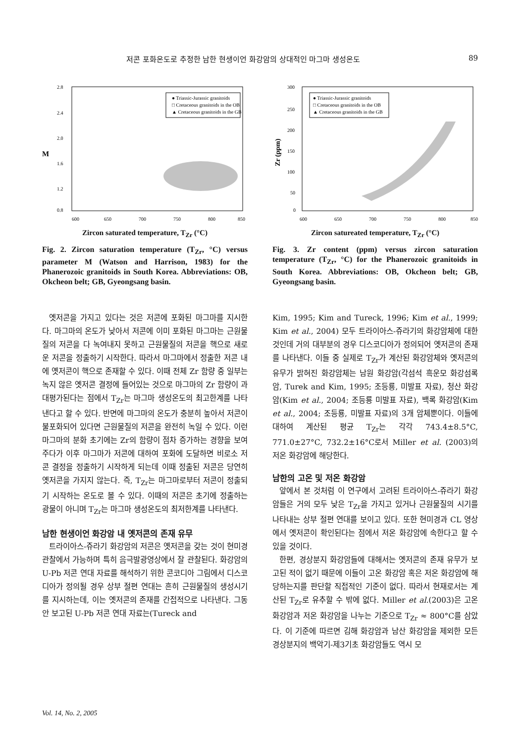저콘 포화온도로 추정한 남한 현생이언 화강암의 상대적인 마그마 생성온도 89
2.8
2.4
2.0
1.6
1.2
0.8
600
650
700
750
800
850
M
● Triassic-Jurassic granitoids
□ Cretaceous granitoids in the OB
▲ Cretaceous granitoids in the GB
Zircon saturated temperature, T<sub>Zr</sub> (°C)
Fig. 2. Zircon saturation temperature (T<sub>Zr</sub>, °C) versus parameter M (Watson and Harrison, 1983) for the Phanerozoic granitoids in South Korea. Abbreviations: OB, Okcheon belt; GB, Gyeongsang basin.
옛저콘을 가지고 있다는 것은 저콘에 포화된 마그마를 지시한다. 마그마의 온도가 낮아서 저콘에 이미 포화된 마그마는 근원물질의 저콘을 다 녹여내지 못하고 근원물질의 저콘을 핵으로 새로운 저콘을 정출하기 시작한다. 따라서 마그마에서 정출한 저콘 내에 옛저콘이 핵으로 존재할 수 있다. 이때 전체 Zr 함량 중 일부는 녹지 않은 옛저콘 결정에 들어있는 것으로 마그마의 Zr 함량이 과대평가된다는 점에서 T<sub>Zr</sub>는 마그마 생성온도의 최고한계를 나타낸다고 할 수 있다. 반면에 마그마의 온도가 충분히 높아서 저콘이 불포화되어 있다면 근원물질의 저콘을 완전히 녹일 수 있다. 이런 마그마의 분화 초기에는 Zr의 함량이 점차 증가하는 경향을 보여주다가 이후 마그마가 저콘에 대하여 포화에 도달하면 비로소 저콘 결정을 정출하기 시작하게 되는데 이때 정출된 저콘은 당연히 옛저콘을 가지지 않는다. 즉, T<sub>Zr</sub>는 마그마로부터 저콘이 정출되기 시작하는 온도로 볼 수 있다. 이때의 저콘은 초기에 정출하는 광물이 아니며 T<sub>Zr</sub>는 마그마 생성온도의 최저한계를 나타낸다.
남한 현생이언 화강암 내 옛저콘의 존재 유무
트라이아스-쥬라기 화강암의 저콘은 옛저콘을 갖는 것이 현미경 관찰에서 가능하며 특히 음극발광영상에서 잘 관찰된다. 화강암의 U-Pb 저콘 연대 자료를 해석하기 위한 콘코디아 그림에서 디스코디아가 정의될 경우 상부 절편 연대는 흔히 근원물질의 생성시기를 지시하는데, 이는 옛저콘의 존재를 간접적으로 나타낸다. 그동안 보고된 U-Pb 저콘 연대 자료는(Tureck and
300
250
200
150
100
50
0
600
650
700
750
800
850
Zr (ppm)
● Triassic-Jurassic granitoids
□ Cretaceous granitoids in the OB
▲ Cretaceous granitoids in the GB
Zircon satureated temperature, T<sub>Zr</sub> (°C)
Fig. 3. Zr content (ppm) versus zircon saturation temperature (T<sub>Zr</sub>, °C) for the Phanerozoic granitoids in South Korea. Abbreviations: OB, Okcheon belt; GB, Gyeongsang basin.
Kim, 1995; Kim and Tureck, 1996; Kim et al., 1999; Kim et al., 2004) 모두 트라이아스-쥬라기의 화강암체에 대한 것인데 거의 대부분의 경우 디스코디아가 정의되어 옛저콘의 존재를 나타낸다. 이들 중 실제로 T<sub>Zr</sub>가 계산된 화강암체와 옛저콘의 유무가 밝혀진 화강암체는 남원 화강암(각섬석 흑운모 화강섬록암, Turek and Kim, 1995; 조등룡, 미발표 자료), 청산 화강암(Kim et al., 2004; 조등룡 미발표 자료), 백록 화강암(Kim et al., 2004; 조등룡, 미발표 자료)의 3개 암체뿐이다. 이들에 대하여 계산된 평균 T<sub>Zr</sub>는 각각 743.4±8.5°C, 771.0±27°C, 732.2±16°C로서 Miller et al. (2003)의 저온 화강암에 해당한다.
남한의 고온 및 저온 화강암
앞에서 본 것처럼 이 연구에서 고려된 트라이아스-쥬라기 화강암들은 거의 모두 낮은 T<sub>Zr</sub>을 가지고 있거나 근원물질의 시기를 나타내는 상부 절편 연대를 보이고 있다. 또한 현미경과 CL 영상에서 옛저콘이 확인된다는 점에서 저온 화강암에 속한다고 할 수 있을 것이다.
한편, 경상분지 화강암들에 대해서는 옛저콘의 존재 유무가 보고된 적이 없기 때문에 이들이 고온 화강암 혹은 저온 화강암에 해당하는지를 판단할 직접적인 기준이 없다. 따라서 현재로서는 계산된 T<sub>Zr</sub>로 유추할 수 밖에 없다. Miller et al.(2003)은 고온 화강암과 저온 화강암을 나누는 기준으로 T<sub>Zr</sub> ≈ 800°C를 삼았다. 이 기준에 따르면 김해 화강암과 남산 화강암을 제외한 모든 경상분지의 백악기-제3기초 화강암들도 역시 모
Vol. 14, No. 2, 2005